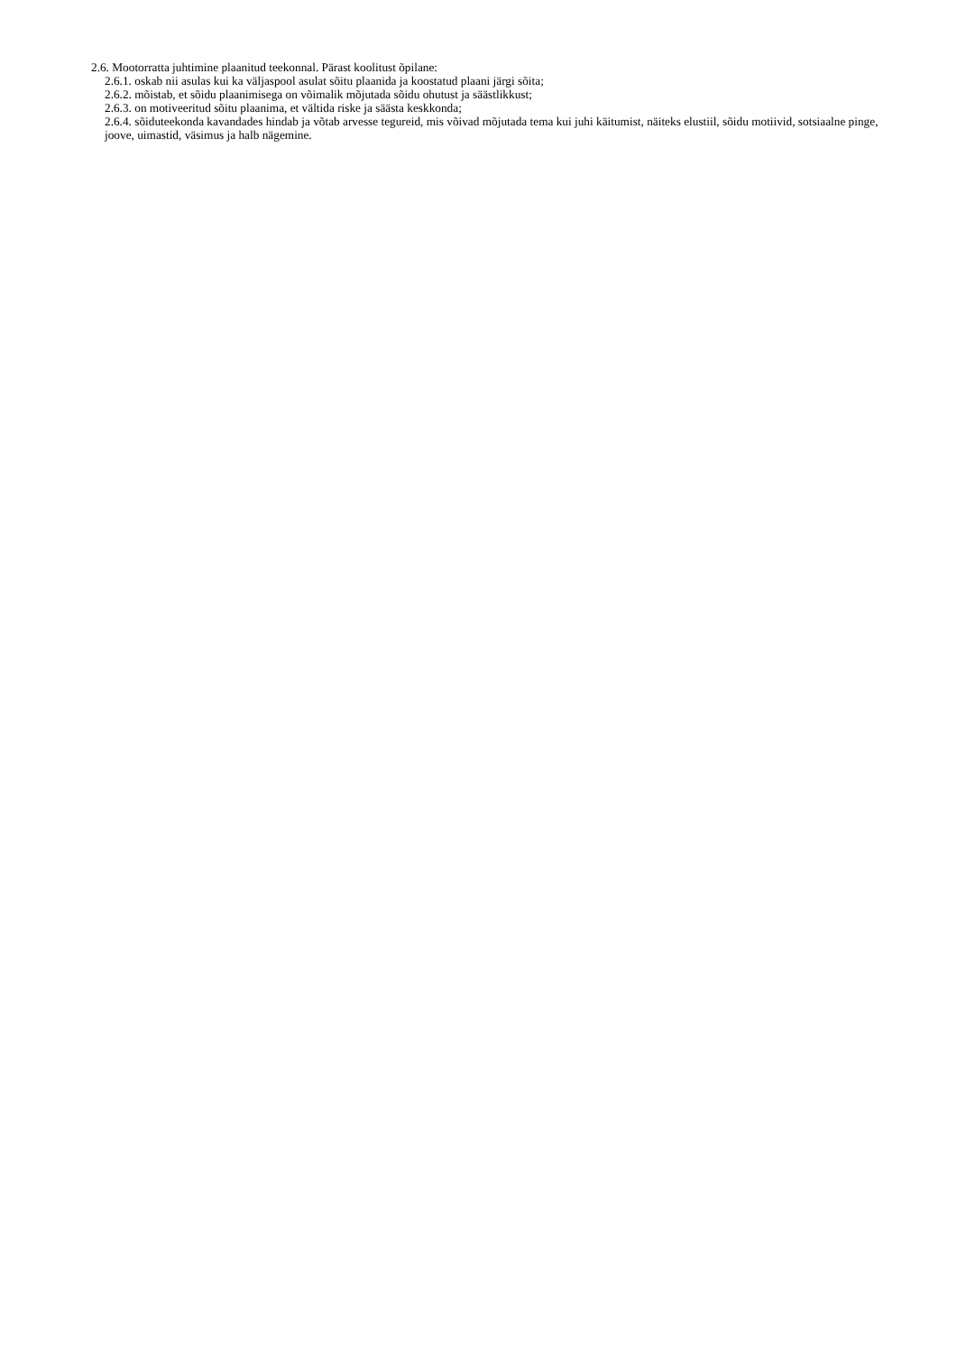2.6. Mootorratta juhtimine plaanitud teekonnal. Pärast koolitust õpilane:
2.6.1. oskab nii asulas kui ka väljaspool asulat sõitu plaanida ja koostatud plaani järgi sõita;
2.6.2. mõistab, et sõidu plaanimisega on võimalik mõjutada sõidu ohutust ja säästlikkust;
2.6.3. on motiveeritud sõitu plaanima, et vältida riske ja säästa keskkonda;
2.6.4. sõiduteekonda kavandades hindab ja võtab arvesse tegureid, mis võivad mõjutada tema kui juhi käitumist, näiteks elustiil, sõidu motiivid, sotsiaalne pinge, joove, uimastid, väsimus ja halb nägemine.